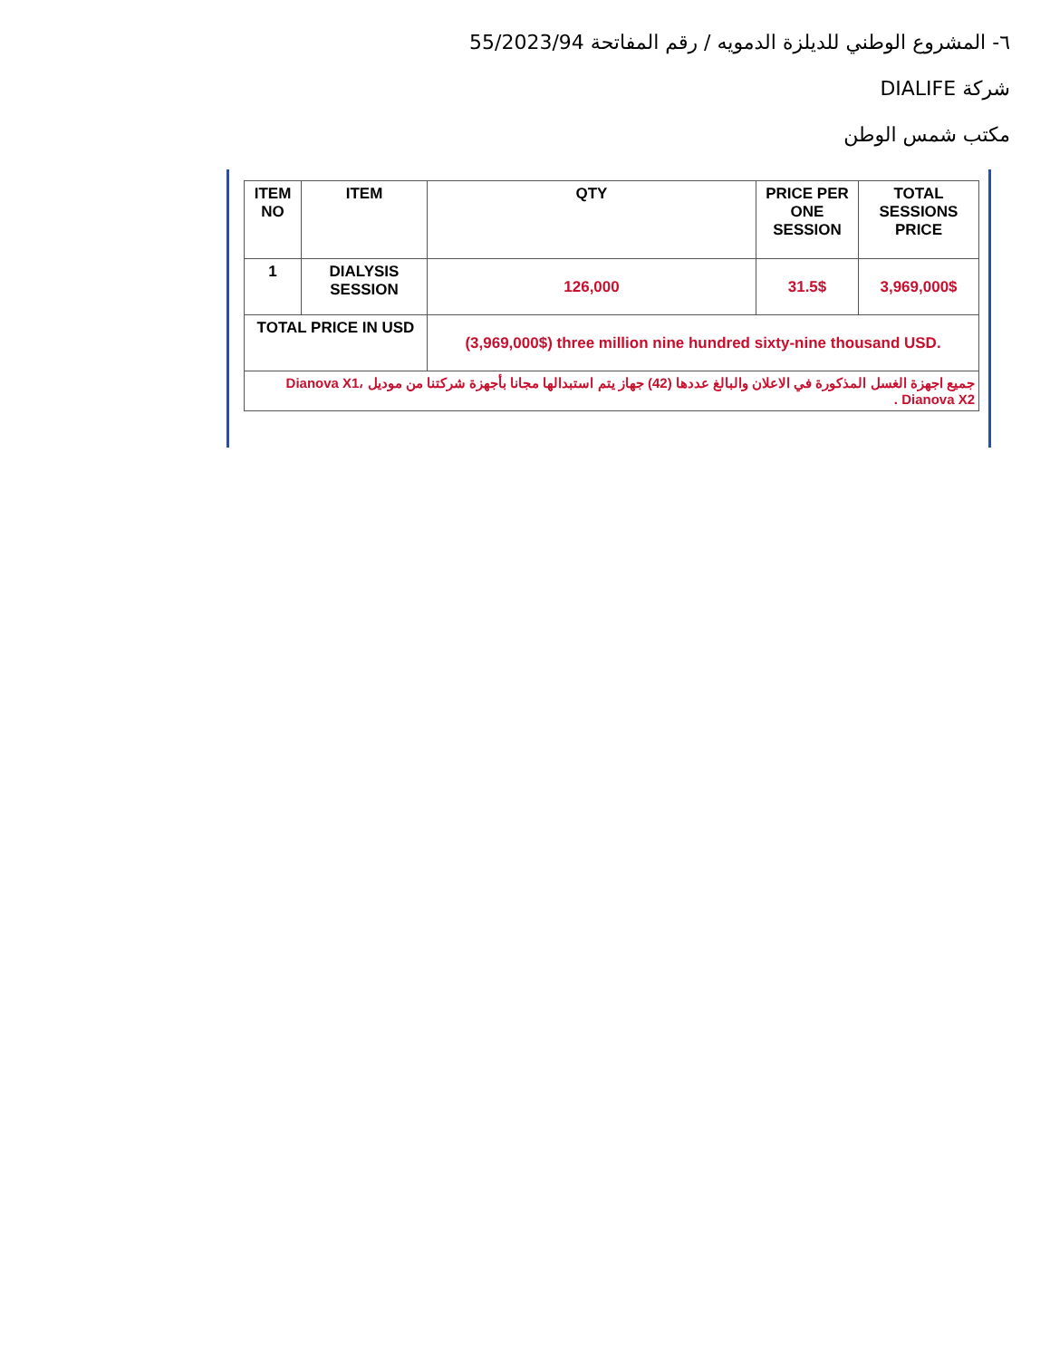٦- المشروع الوطني للديلزة الدمويه / رقم المفاتحة 55/2023/94
شركة DIALIFE
مكتب شمس الوطن
| ITEM NO | ITEM | QTY | PRICE PER ONE SESSION | TOTAL SESSIONS PRICE |
| --- | --- | --- | --- | --- |
| 1 | DIALYSIS SESSION | 126,000 | 31.5$ | 3,969,000$ |
| TOTAL PRICE IN USD | | (3,969,000$) three million nine hundred sixty-nine thousand USD. | | |
| جميع اجهزة الغسل المذكورة في الاعلان والبالغ عددها (42) جهاز يتم استبدالها مجانا بأجهزة شركتنا من موديل Dianova X1، Dianova X2 . | | | | |